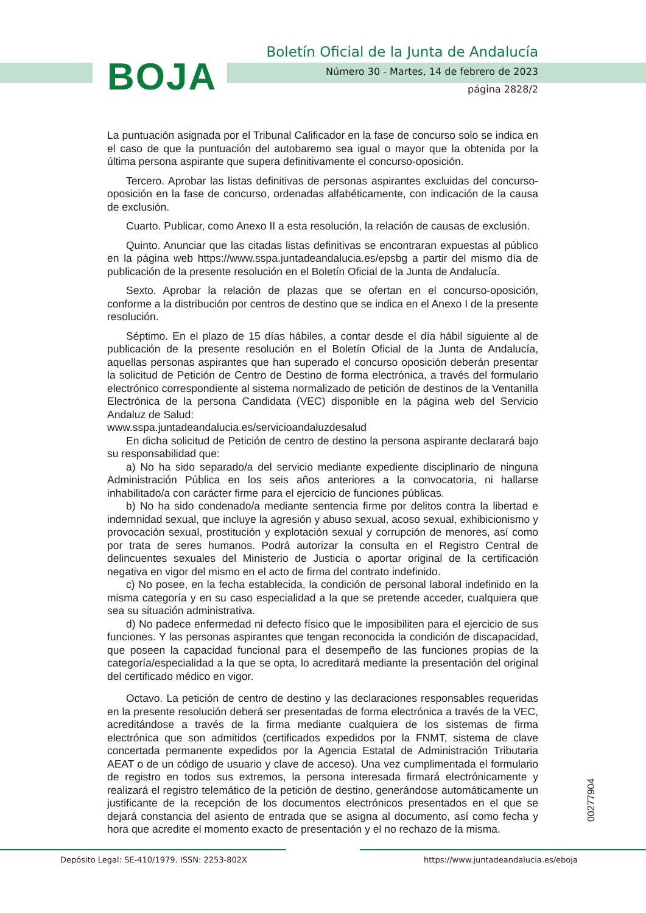BOJA
Boletín Oficial de la Junta de Andalucía
Número 30 - Martes, 14 de febrero de 2023
página 2828/2
La puntuación asignada por el Tribunal Calificador en la fase de concurso solo se indica en el caso de que la puntuación del autobaremo sea igual o mayor que la obtenida por la última persona aspirante que supera definitivamente el concurso-oposición.
Tercero. Aprobar las listas definitivas de personas aspirantes excluidas del concurso-oposición en la fase de concurso, ordenadas alfabéticamente, con indicación de la causa de exclusión.
Cuarto. Publicar, como Anexo II a esta resolución, la relación de causas de exclusión.
Quinto. Anunciar que las citadas listas definitivas se encontraran expuestas al público en la página web https://www.sspa.juntadeandalucia.es/epsbg a partir del mismo día de publicación de la presente resolución en el Boletín Oficial de la Junta de Andalucía.
Sexto. Aprobar la relación de plazas que se ofertan en el concurso-oposición, conforme a la distribución por centros de destino que se indica en el Anexo I de la presente resolución.
Séptimo. En el plazo de 15 días hábiles, a contar desde el día hábil siguiente al de publicación de la presente resolución en el Boletín Oficial de la Junta de Andalucía, aquellas personas aspirantes que han superado el concurso oposición deberán presentar la solicitud de Petición de Centro de Destino de forma electrónica, a través del formulario electrónico correspondiente al sistema normalizado de petición de destinos de la Ventanilla Electrónica de la persona Candidata (VEC) disponible en la página web del Servicio Andaluz de Salud:
www.sspa.juntadeandalucia.es/servicioandaluzdesalud
En dicha solicitud de Petición de centro de destino la persona aspirante declarará bajo su responsabilidad que:
a) No ha sido separado/a del servicio mediante expediente disciplinario de ninguna Administración Pública en los seis años anteriores a la convocatoria, ni hallarse inhabilitado/a con carácter firme para el ejercicio de funciones públicas.
b) No ha sido condenado/a mediante sentencia firme por delitos contra la libertad e indemnidad sexual, que incluye la agresión y abuso sexual, acoso sexual, exhibicionismo y provocación sexual, prostitución y explotación sexual y corrupción de menores, así como por trata de seres humanos. Podrá autorizar la consulta en el Registro Central de delincuentes sexuales del Ministerio de Justicia o aportar original de la certificación negativa en vigor del mismo en el acto de firma del contrato indefinido.
c) No posee, en la fecha establecida, la condición de personal laboral indefinido en la misma categoría y en su caso especialidad a la que se pretende acceder, cualquiera que sea su situación administrativa.
d) No padece enfermedad ni defecto físico que le imposibiliten para el ejercicio de sus funciones. Y las personas aspirantes que tengan reconocida la condición de discapacidad, que poseen la capacidad funcional para el desempeño de las funciones propias de la categoría/especialidad a la que se opta, lo acreditará mediante la presentación del original del certificado médico en vigor.
Octavo. La petición de centro de destino y las declaraciones responsables requeridas en la presente resolución deberá ser presentadas de forma electrónica a través de la VEC, acreditándose a través de la firma mediante cualquiera de los sistemas de firma electrónica que son admitidos (certificados expedidos por la FNMT, sistema de clave concertada permanente expedidos por la Agencia Estatal de Administración Tributaria AEAT o de un código de usuario y clave de acceso). Una vez cumplimentada el formulario de registro en todos sus extremos, la persona interesada firmará electrónicamente y realizará el registro telemático de la petición de destino, generándose automáticamente un justificante de la recepción de los documentos electrónicos presentados en el que se dejará constancia del asiento de entrada que se asigna al documento, así como fecha y hora que acredite el momento exacto de presentación y el no rechazo de la misma.
00277904
Depósito Legal: SE-410/1979. ISSN: 2253-802X
https://www.juntadeandalucia.es/eboja